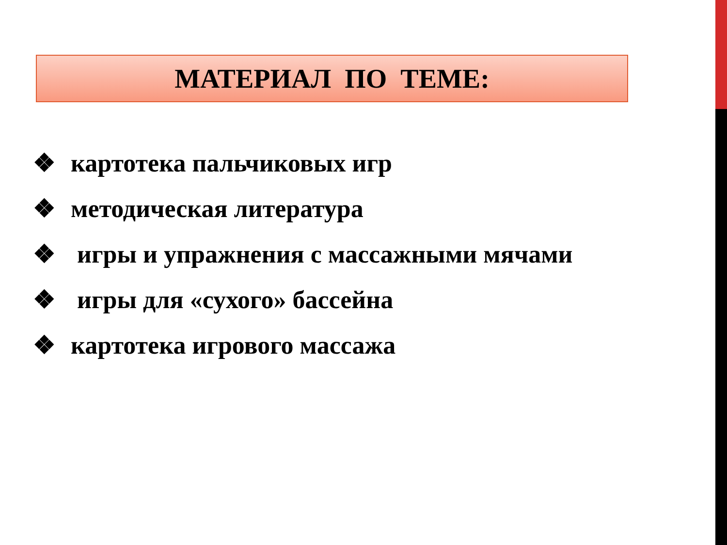МАТЕРИАЛ ПО ТЕМЕ:
❖ картотека пальчиковых игр
❖ методическая литература
❖ игры и упражнения с массажными мячами
❖ игры для «сухого» бассейна
❖ картотека игрового массажа